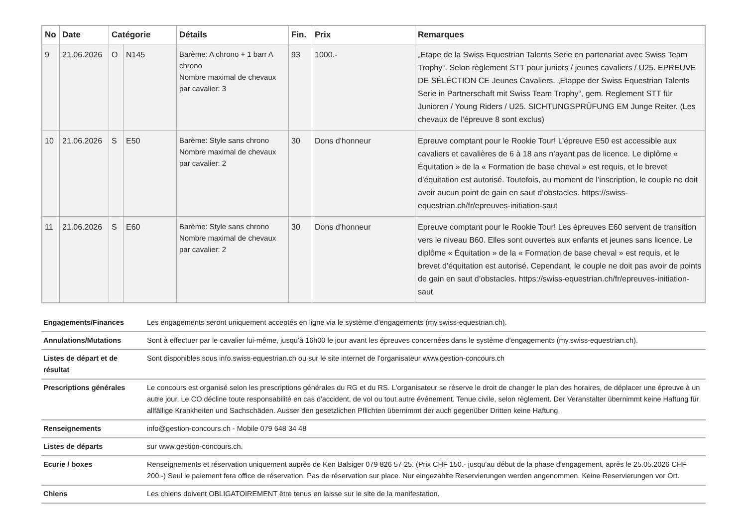| No | Date | Catégorie | | Détails | Fin. | Prix | Remarques |
| --- | --- | --- | --- | --- | --- | --- | --- |
| 9 | 21.06.2026 | O | N145 | Barème: A chrono + 1 barr A chrono Nombre maximal de chevaux par cavalier: 3 | 93 | 1000.- | „Etape de la Swiss Equestrian Talents Serie en partenariat avec Swiss Team Trophy“. Selon règlement STT pour juniors / jeunes cavaliers / U25. EPREUVE DE SÉLÉCTION CE Jeunes Cavaliers. „Etappe der Swiss Equestrian Talents Serie in Partnerschaft mit Swiss Team Trophy“, gem. Reglement STT für Junioren / Young Riders / U25. SICHTUNGSPRÜFUNG EM Junge Reiter. (Les chevaux de l'épreuve 8 sont exclus) |
| 10 | 21.06.2026 | S | E50 | Barème: Style sans chrono Nombre maximal de chevaux par cavalier: 2 | 30 | Dons d'honneur | Epreuve comptant pour le Rookie Tour! L’épreuve E50 est accessible aux cavaliers et cavalières de 6 à 18 ans n’ayant pas de licence. Le diplôme « Équitation » de la « Formation de base cheval » est requis, et le brevet d’équitation est autorisé. Toutefois, au moment de l’inscription, le couple ne doit avoir aucun point de gain en saut d’obstacles. https://swiss-equestrian.ch/fr/epreuves-initiation-saut |
| 11 | 21.06.2026 | S | E60 | Barème: Style sans chrono Nombre maximal de chevaux par cavalier: 2 | 30 | Dons d'honneur | Epreuve comptant pour le Rookie Tour! Les épreuves E60 servent de transition vers le niveau B60. Elles sont ouvertes aux enfants et jeunes sans licence. Le diplôme « Équitation » de la « Formation de base cheval » est requis, et le brevet d’équitation est autorisé. Cependant, le couple ne doit pas avoir de points de gain en saut d’obstacles. https://swiss-equestrian.ch/fr/epreuves-initiation-saut |
| Engagements/Finances | Les engagements seront uniquement acceptés en ligne via le système d’engagements (my.swiss-equestrian.ch). |
| Annulations/Mutations | Sont à effectuer par le cavalier lui-même, jusqu’à 16h00 le jour avant les épreuves concernées dans le système d’engagements (my.swiss-equestrian.ch). |
| Listes de départ et de résultat | Sont disponibles sous info.swiss-equestrian.ch ou sur le site internet de l’organisateur www.gestion-concours.ch |
| Prescriptions générales | Le concours est organisé selon les prescriptions générales du RG et du RS. L'organisateur se réserve le droit de changer le plan des horaires, de déplacer une épreuve à un autre jour. Le CO décline toute responsabilité en cas d'accident, de vol ou tout autre événement. Tenue civile, selon règlement. Der Veranstalter übernimmt keine Haftung für allfällige Krankheiten und Sachschäden. Ausser den gesetzlichen Pflichten übernimmt der auch gegenüber Dritten keine Haftung. |
| Renseignements | info@gestion-concours.ch - Mobile 079 648 34 48 |
| Listes de départs | sur www.gestion-concours.ch. |
| Ecurie / boxes | Renseignements et réservation uniquement auprès de Ken Balsiger 079 826 57 25. (Prix CHF 150.- jusqu'au début de la phase d'engagement, après le 25.05.2026 CHF 200.-) Seul le paiement fera office de réservation. Pas de réservation sur place. Nur eingezahlte Reservierungen werden angenommen. Keine Reservierungen vor Ort. |
| Chiens | Les chiens doivent OBLIGATOIREMENT être tenus en laisse sur le site de la manifestation. |